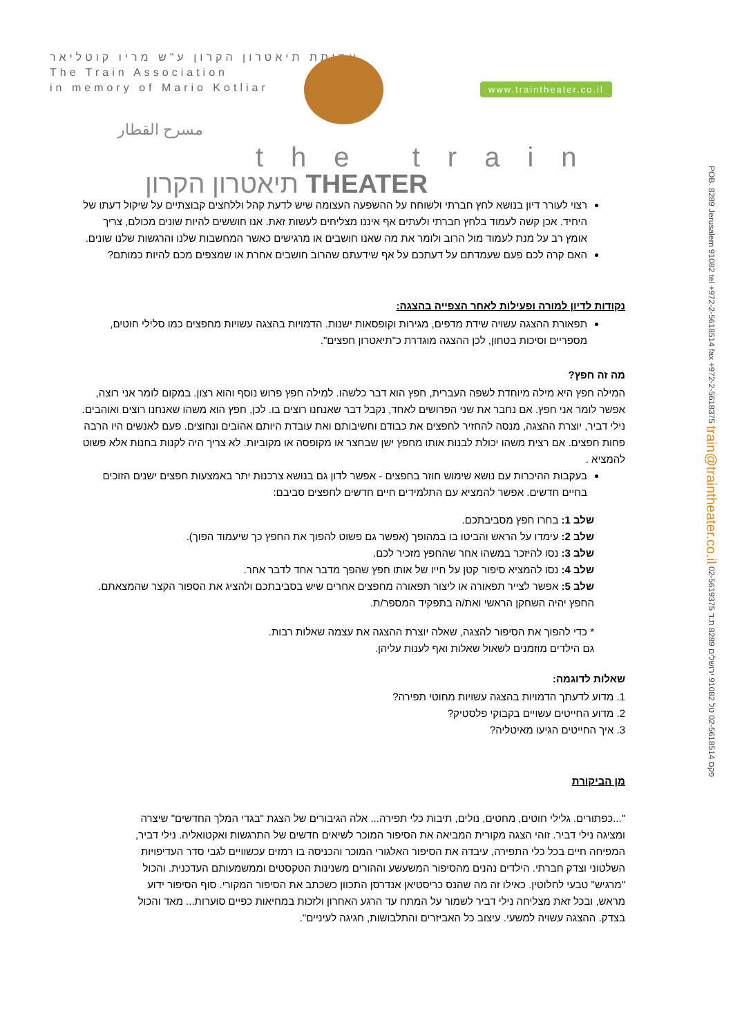עמותת תיאטרון הקרון ע"ש מריו קוטליאר
The Train Association
in memory of Mario Kotliar
www.traintheater.co.il
مسرح القطار
the train
תיאטרון הקרון THEATER
POB. 8289 Jerusalem 91082 tel +972-2-5618514 fax +972-2-5618375 train@traintheater.co.il 02-5619375 פקס 02-5618514 טל 91082 ירושלים 8289 ת.ד
רצוי לעורר דיון בנושא לחץ חברתי ולשוחח על ההשפעה העצומה שיש לדעת קהל וללחצים קבוצתיים על שיקול דעתו של היחיד. אכן קשה לעמוד בלחץ חברתי ולעתים אף איננו מצליחים לעשות זאת. אנו חוששים להיות שונים מכולם, צריך אומץ רב על מנת לעמוד מול הרוב ולומר את מה שאנו חושבים או מרגישים כאשר המחשבות שלנו והרגשות שלנו שונים.
האם קרה לכם פעם שעמדתם על דעתכם על אף שידעתם שהרוב חושבים אחרת או שמצפים מכם להיות כמותם?
נקודות לדיון למורה ופעילות לאחר הצפייה בהצגה:
תפאורת ההצגה עשויה שידת מדפים, מגירות וקופסאות ישנות. הדמויות בהצגה עשויות מחפצים כמו סלילי חוטים, מספריים וסיכות בטחון, לכן ההצגה מוגדרת כ"תיאטרון חפצים".
מה זה חפץ?
המילה חפץ היא מילה מיוחדת לשפה העברית, חפץ הוא דבר כלשהו. למילה חפץ פרוש נוסף והוא רצון. במקום לומר אני רוצה, אפשר לומר אני חפץ. אם נחבר את שני הפרושים לאחד, נקבל דבר שאנחנו רוצים בו. לכן, חפץ הוא משהו שאנחנו רוצים ואוהבים.
נילי דביר, יוצרת ההצגה, מנסה להחזיר לחפצים את כבודם וחשיבותם ואת עובדת היותם אהובים ונחוצים. פעם לאנשים היו הרבה פחות חפצים. אם רצית משהו יכולת לבנות אותו מחפץ ישן שבחצר או מקופסה או מקוביות. לא צריך היה לקנות בחנות אלא פשוט להמציא .
בעקבות ההיכרות עם נושא שימוש חוזר בחפצים - אפשר לדון גם בנושא צרכנות יתר באמצעות חפצים ישנים הזוכים בחיים חדשים. אפשר להמציא עם התלמידים חיים חדשים לחפצים סביבם:
שלב 1: בחרו חפץ מסביבתכם.
שלב 2: עימדו על הראש והביטו בו במהופך (אפשר גם פשוט להפוך את החפץ כך שיעמוד הפוך).
שלב 3: נסו להיזכר במשהו אחר שהחפץ מזכיר לכם.
שלב 4: נסו להמציא סיפור קטן על חייו של אותו חפץ שהפך מדבר אחד לדבר אחר.
שלב 5: אפשר לצייר תפאורה או ליצור תפאורה מחפצים אחרים שיש בסביבתכם ולהציג את הספור הקצר שהמצאתם. החפץ יהיה השחקן הראשי ואת/ה בתפקיד המספר/ת.
* כדי להפוך את הסיפור להצגה, שאלה יוצרת ההצגה את עצמה שאלות רבות.
גם הילדים מוזמנים לשאול שאלות ואף לענות עליהן.
שאלות לדוגמה:
1. מדוע לדעתך הדמויות בהצגה עשויות מחוטי תפירה?
2. מדוע החייטים עשויים בקבוקי פלסטיק?
3. איך החייטים הגיעו מאיטליה?
מן הביקורת
"...כפתורים. גלילי חוטים, מחטים, נולים, תיבות כלי תפירה... אלה הגיבורים של הצגת "בגדי המלך החדשים" שיצרה ומציגה נילי דביר. זוהי הצגה מקורית המביאה את הסיפור המוכר לשיאים חדשים של התרגשות ואקטואליה. נילי דביר, המפיחה חיים בכל כלי התפירה, עיבדה את הסיפור האלגורי המוכר והכניסה בו רמזים עכשוויים לגבי סדר העדיפויות השלטוני וצדק חברתי. הילדים נהנים מהסיפור המשעשע וההורים משנינות הטקסטים וממשמעותם העדכנית. והכול "מרגיש" טבעי לחלוטין. כאילו זה מה שהנס כריסטיאן אנדרסן התכוון כשכתב את הסיפור המקורי. סוף הסיפור ידוע מראש, ובכל זאת מצליחה נילי דביר לשמור על המתח עד הרגע האחרון ולזכות במחיאות כפיים סוערות... מאד והכול בצדק. ההצגה עשויה למשעי. עיצוב כל האביזרים והתלבושות, חגיגה לעיניים".